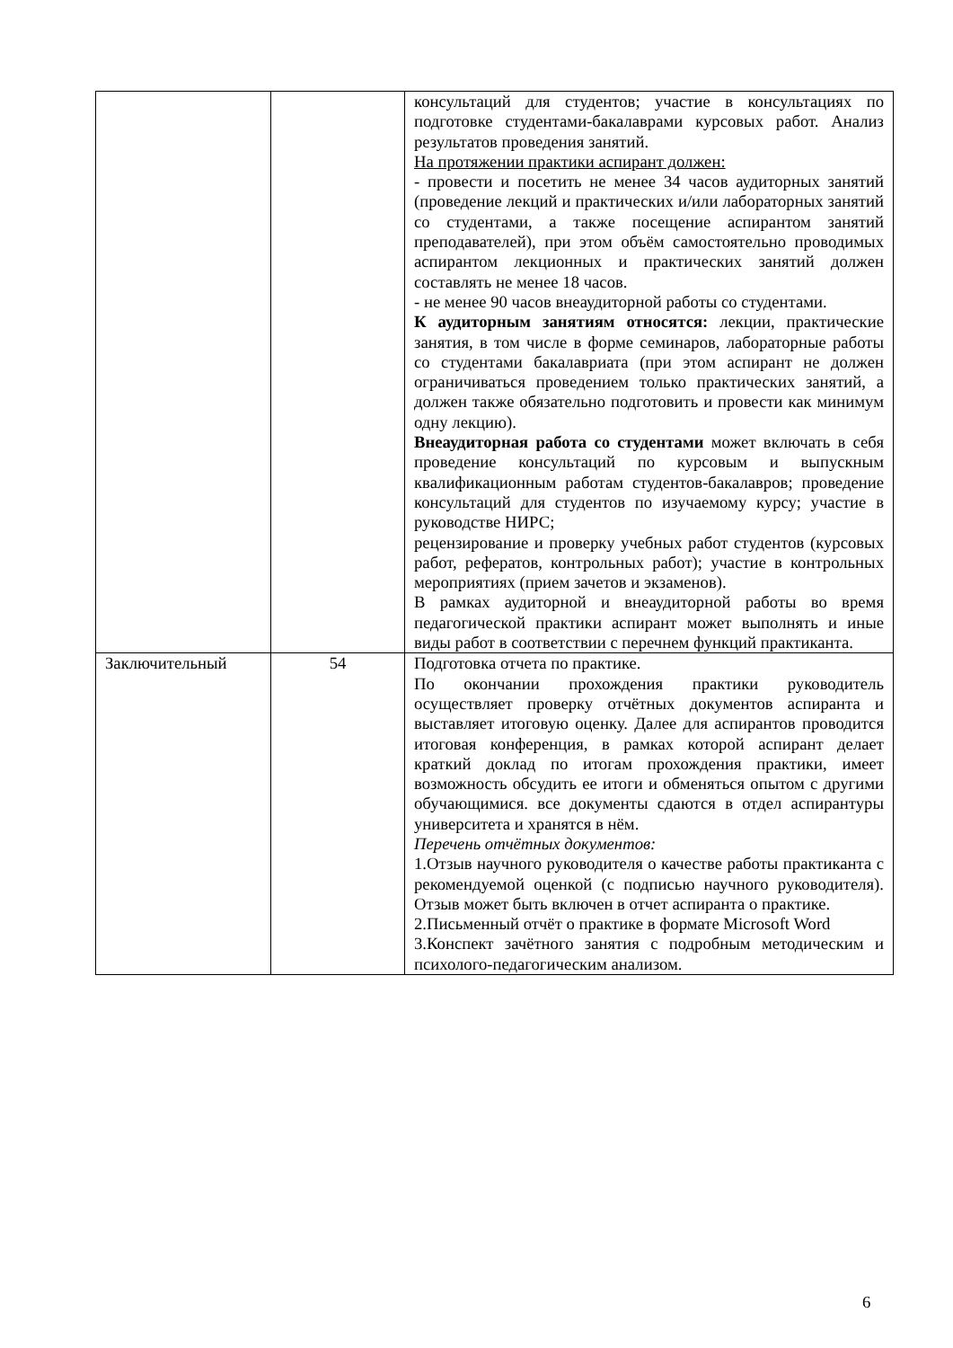| | | консультаций для студентов; участие в консультациях по подготовке студентами-бакалаврами курсовых работ. Анализ результатов проведения занятий. На протяжении практики аспирант должен: - провести и посетить не менее 34 часов аудиторных занятий (проведение лекций и практических и/или лабораторных занятий со студентами, а также посещение аспирантом занятий преподавателей), при этом объём самостоятельно проводимых аспирантом лекционных и практических занятий должен составлять не менее 18 часов. - не менее 90 часов внеаудиторной работы со студентами. К аудиторным занятиям относятся: лекции, практические занятия, в том числе в форме семинаров, лабораторные работы со студентами бакалавриата (при этом аспирант не должен ограничиваться проведением только практических занятий, а должен также обязательно подготовить и провести как минимум одну лекцию). Внеаудиторная работа со студентами может включать в себя проведение консультаций по курсовым и выпускным квалификационным работам студентов-бакалавров; проведение консультаций для студентов по изучаемому курсу; участие в руководстве НИРС; рецензирование и проверку учебных работ студентов (курсовых работ, рефератов, контрольных работ); участие в контрольных мероприятиях (прием зачетов и экзаменов). В рамках аудиторной и внеаудиторной работы во время педагогической практики аспирант может выполнять и иные виды работ в соответствии с перечнем функций практиканта. |
| Заключительный | 54 | Подготовка отчета по практике. По окончании прохождения практики руководитель осуществляет проверку отчётных документов аспиранта и выставляет итоговую оценку. Далее для аспирантов проводится итоговая конференция, в рамках которой аспирант делает краткий доклад по итогам прохождения практики, имеет возможность обсудить ее итоги и обменяться опытом с другими обучающимися. все документы сдаются в отдел аспирантуры университета и хранятся в нём. Перечень отчётных документов: 1.Отзыв научного руководителя о качестве работы практиканта с рекомендуемой оценкой (с подписью научного руководителя). Отзыв может быть включен в отчет аспиранта о практике. 2.Письменный отчёт о практике в формате Microsoft Word 3.Конспект зачётного занятия с подробным методическим и психолого-педагогическим анализом. |
6